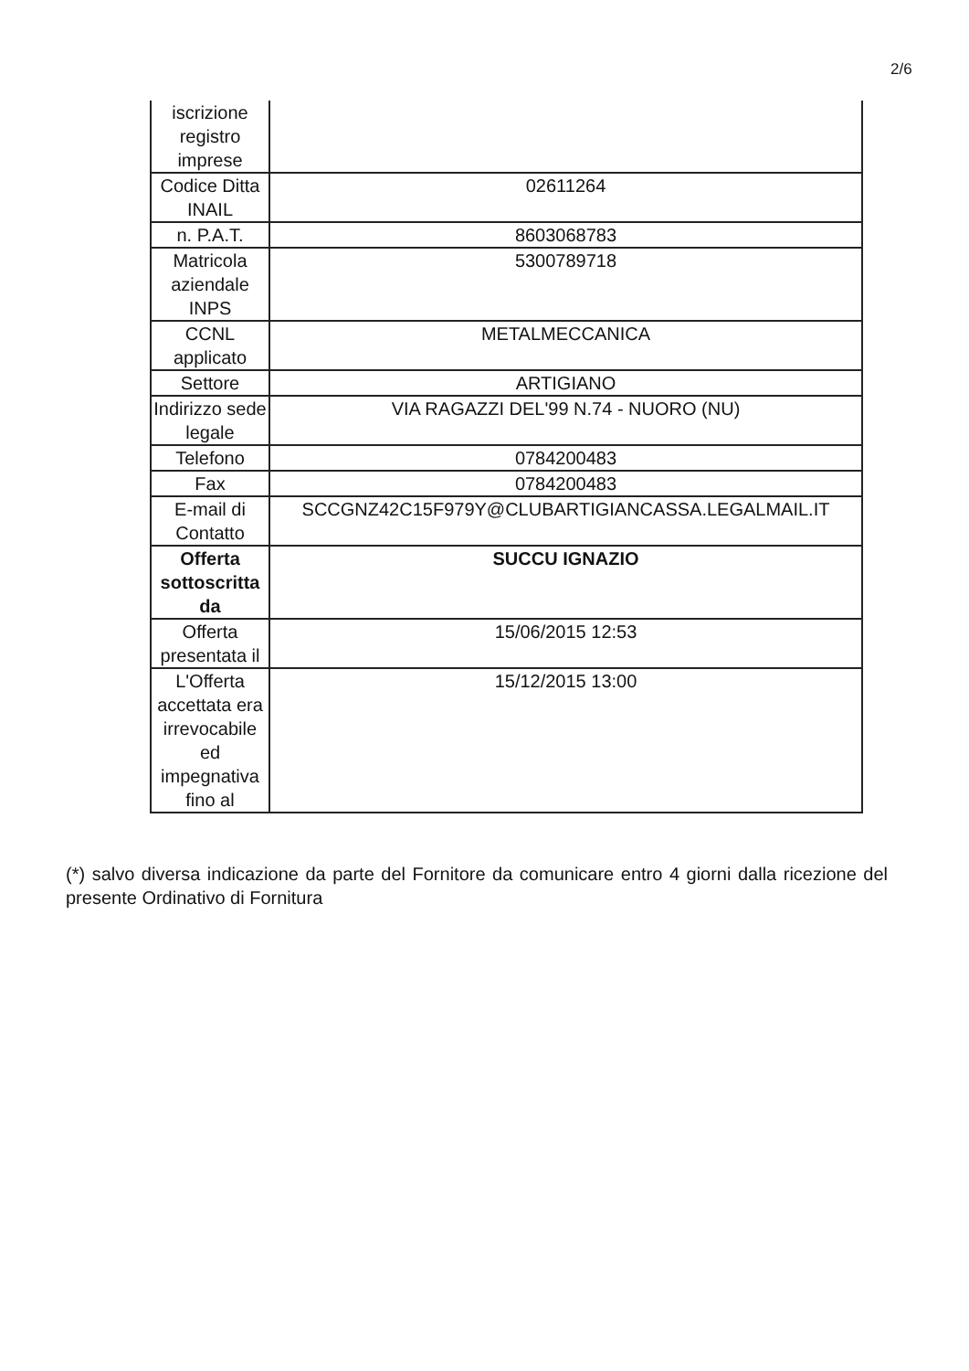2/6
| iscrizione registro imprese | |
| Codice Ditta INAIL | 02611264 |
| n. P.A.T. | 8603068783 |
| Matricola aziendale INPS | 5300789718 |
| CCNL applicato | METALMECCANICA |
| Settore | ARTIGIANO |
| Indirizzo sede legale | VIA RAGAZZI DEL'99 N.74 - NUORO (NU) |
| Telefono | 0784200483 |
| Fax | 0784200483 |
| E-mail di Contatto | SCCGNZ42C15F979Y@CLUBARTIGIANCASSA.LEGALMAIL.IT |
| Offerta sottoscritta da | SUCCU IGNAZIO |
| Offerta presentata il | 15/06/2015 12:53 |
| L'Offerta accettata era irrevocabile ed impegnativa fino al | 15/12/2015 13:00 |
(*) salvo diversa indicazione da parte del Fornitore da comunicare entro 4 giorni dalla ricezione del presente Ordinativo di Fornitura